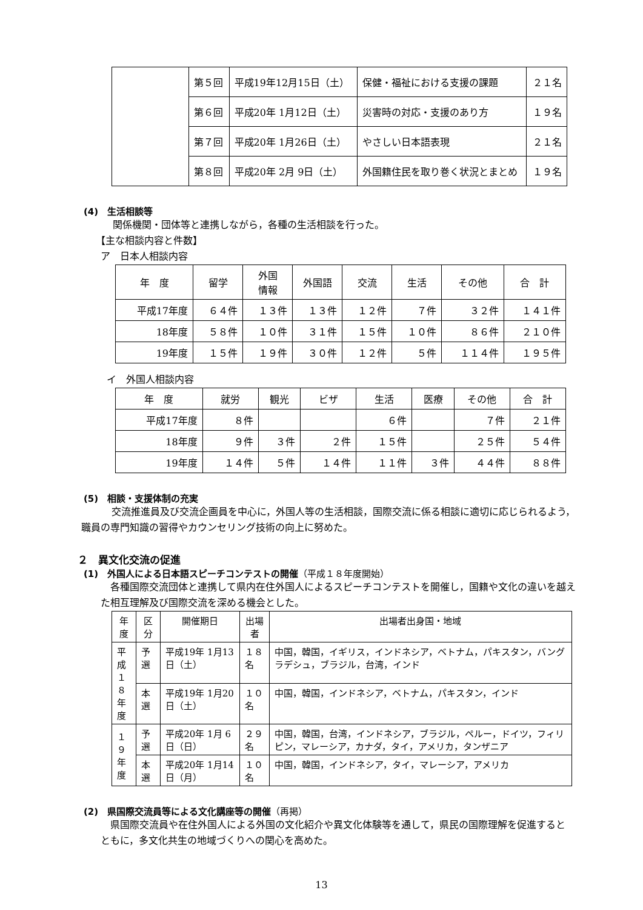| | 第５回 | 平成19年12月15日（土） | 保健・福祉における支援の課題 | ２１名 |
| | 第６回 | 平成20年 1月12日（土） | 災害時の対応・支援のあり方 | １９名 |
| | 第７回 | 平成20年 1月26日（土） | やさしい日本語表現 | ２１名 |
| | 第８回 | 平成20年 2月 9日（土） | 外国籍住民を取り巻く状況とまとめ | １９名 |
(4)　生活相談等
関係機関・団体等と連携しながら，各種の生活相談を行った。
【主な相談内容と件数】
ア　日本人相談内容
| 年 度 | 留学 | 外国 情報 | 外国語 | 交流 | 生活 | その他 | 合 計 |
| --- | --- | --- | --- | --- | --- | --- | --- |
| 平成17年度 | ６４件 | １３件 | １３件 | １２件 | ７件 | ３２件 | １４１件 |
| 18年度 | ５８件 | １０件 | ３１件 | １５件 | １０件 | ８６件 | ２１０件 |
| 19年度 | １５件 | １９件 | ３０件 | １２件 | ５件 | １１４件 | １９５件 |
イ　外国人相談内容
| 年 度 | 就労 | 観光 | ビザ | 生活 | 医療 | その他 | 合 計 |
| --- | --- | --- | --- | --- | --- | --- | --- |
| 平成17年度 | ８件 | | | ６件 | | ７件 | ２１件 |
| 18年度 | ９件 | ３件 | ２件 | １５件 | | ２５件 | ５４件 |
| 19年度 | １４件 | ５件 | １４件 | １１件 | ３件 | ４４件 | ８８件 |
(5)　相談・支援体制の充実
交流推進員及び交流企画員を中心に，外国人等の生活相談，国際交流に係る相談に適切に応じられるよう，職員の専門知識の習得やカウンセリング技術の向上に努めた。
２　異文化交流の促進
(1)　外国人による日本語スピーチコンテストの開催（平成１８年度開始）
各種国際交流団体と連携して県内在住外国人によるスピーチコンテストを開催し，国籍や文化の違いを越えた相互理解及び国際交流を深める機会とした。
| 年度 | 区分 | 開催期日 | 出場者 | 出場者出身国・地域 |
| --- | --- | --- | --- | --- |
| 平成 １８ 年度 | 予選 | 平成19年 1月13日（土） | １８名 | 中国，韓国，イギリス，インドネシア，ベトナム，パキスタン，バングラデシュ，ブラジル，台湾，インド |
| | 本選 | 平成19年 1月20日（土） | １０名 | 中国，韓国，インドネシア，ベトナム，パキスタン，インド |
| １９ 年度 | 予選 | 平成20年 1月 6日（日） | ２９名 | 中国，韓国，台湾，インドネシア，ブラジル，ペルー，ドイツ，フィリピン，マレーシア，カナダ，タイ，アメリカ，タンザニア |
| | 本選 | 平成20年 1月14日（月） | １０名 | 中国，韓国，インドネシア，タイ，マレーシア，アメリカ |
(2)　県国際交流員等による文化講座等の開催（再掲）
県国際交流員や在住外国人による外国の文化紹介や異文化体験等を通して，県民の国際理解を促進するとともに，多文化共生の地域づくりへの関心を高めた。
13